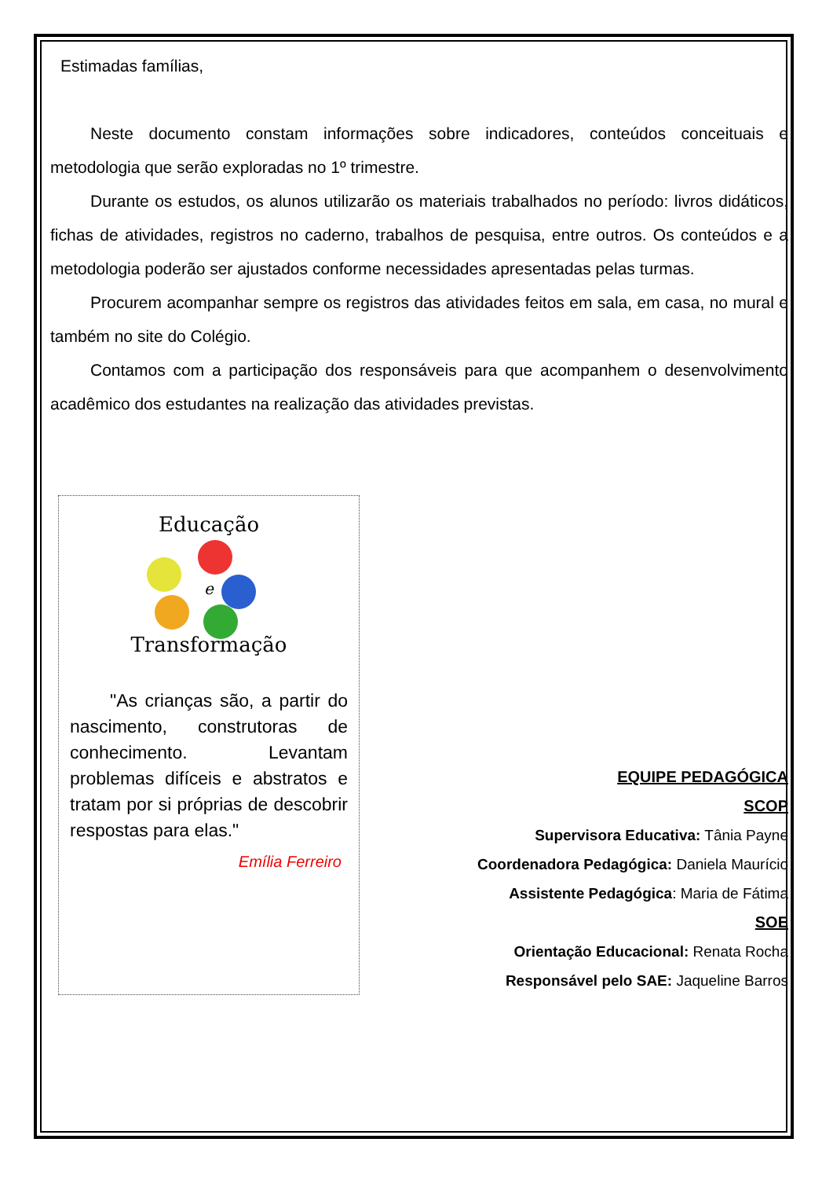Estimadas famílias,
Neste documento constam informações sobre indicadores, conteúdos conceituais e metodologia que serão exploradas no 1º trimestre.
Durante os estudos, os alunos utilizarão os materiais trabalhados no período: livros didáticos, fichas de atividades, registros no caderno, trabalhos de pesquisa, entre outros. Os conteúdos e a metodologia poderão ser ajustados conforme necessidades apresentadas pelas turmas.
Procurem acompanhar sempre os registros das atividades feitos em sala, em casa, no mural e também no site do Colégio.
Contamos com a participação dos responsáveis para que acompanhem o desenvolvimento acadêmico dos estudantes na realização das atividades previstas.
Educação
e
Transformação
"As crianças são, a partir do nascimento, construtoras de conhecimento. Levantam problemas difíceis e abstratos e tratam por si próprias de descobrir respostas para elas."
Emília Ferreiro
EQUIPE PEDAGÓGICA
SCOP
Supervisora Educativa: Tânia Payne
Coordenadora Pedagógica: Daniela Maurício
Assistente Pedagógica: Maria de Fátima
SOE
Orientação Educacional: Renata Rocha
Responsável pelo SAE: Jaqueline Barros